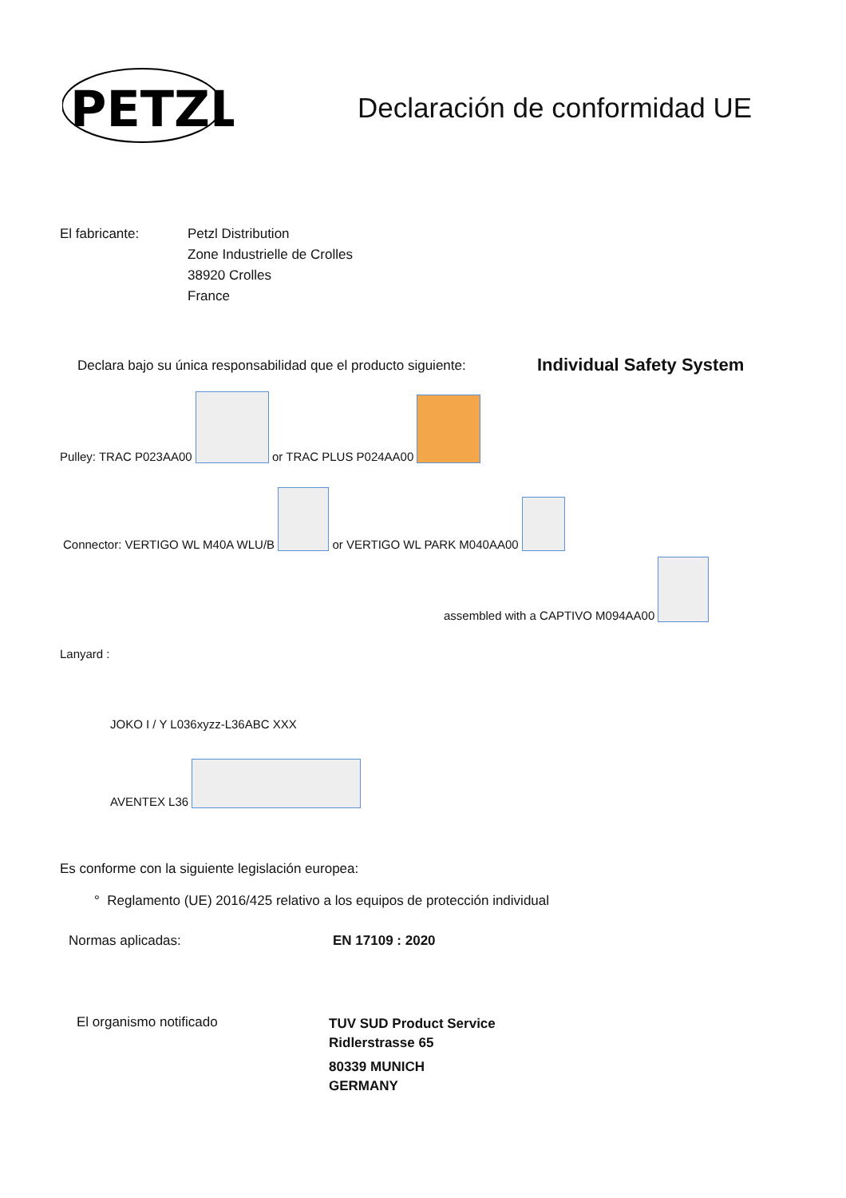PETZL
Declaración de conformidad UE
El fabricante:
Petzl Distribution
Zone Industrielle de Crolles
38920 Crolles
France
Declara bajo su única responsabilidad que el producto siguiente:
Individual Safety System
Pulley: TRAC P023AA00 or TRAC PLUS P024AA00
Connector: VERTIGO WL M40A WLU/B or VERTIGO WL PARK M040AA00
assembled with a CAPTIVO M094AA00
Lanyard :
JOKO I / Y L036xyzz-L36ABC XXX
AVENTEX L36
Es conforme con la siguiente legislación europea:
° Reglamento (UE) 2016/425 relativo a los equipos de protección individual
Normas aplicadas: EN 17109 : 2020
El organismo notificado
TUV SUD Product Service
Ridlerstrasse 65
80339 MUNICH
GERMANY